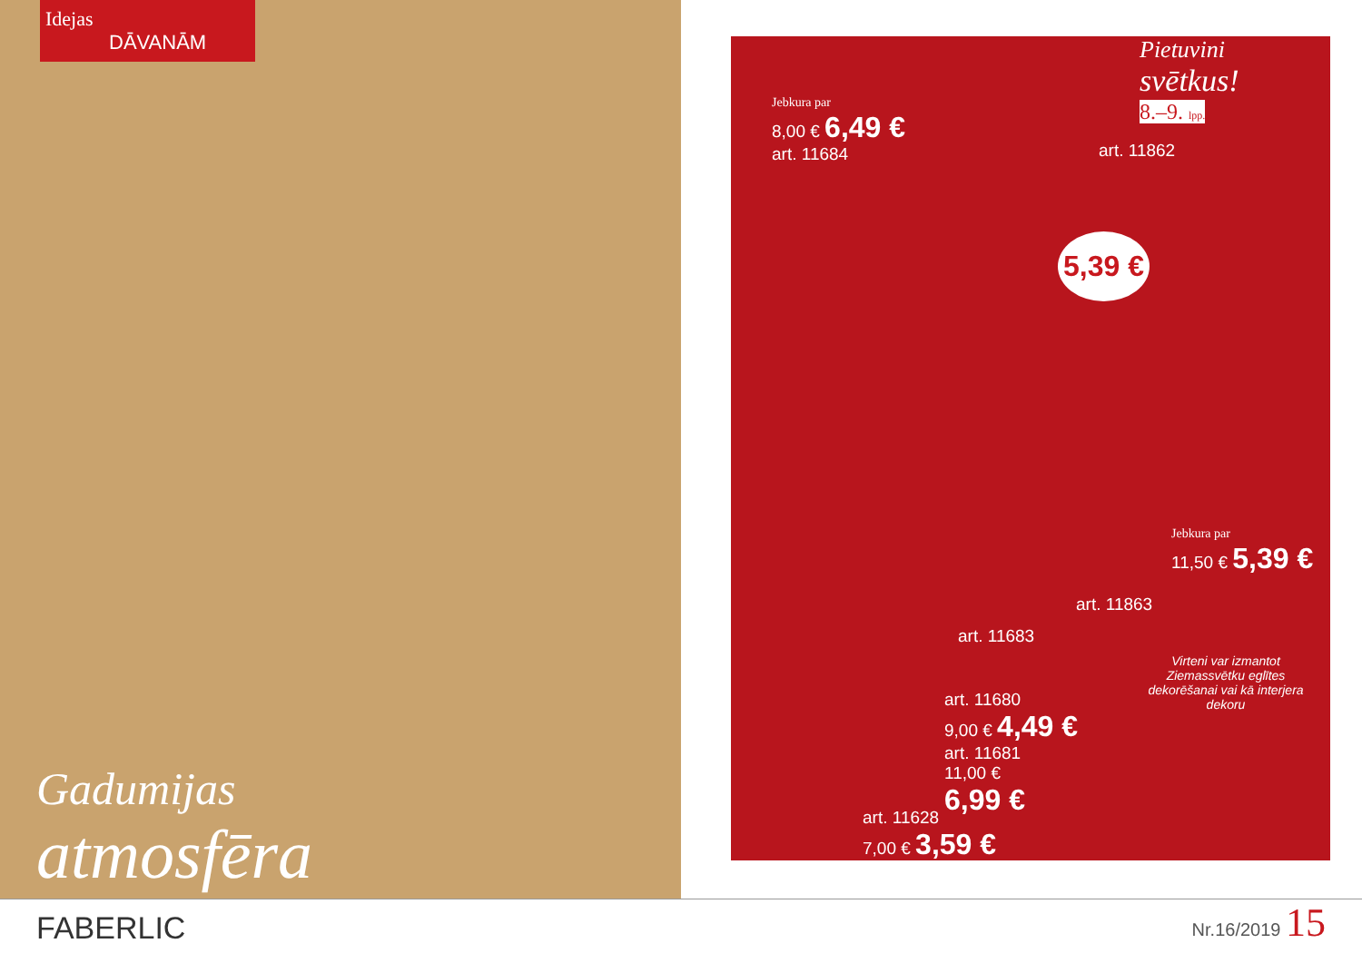Idejas
DĀVANĀM
Gadumijas
atmosfēra
Pietuvini
svētkus!
8.–9. lpp.
Jebkura par
8,00 € 6,49 €
art. 11684
art. 11862
5,39 €
Jebkura par
11,50 € 5,39 €
art. 11863
art. 11683
art. 11680
9,00 € 4,49 €
art. 11681
11,00 €
6,99 €
art. 11628
7,00 € 3,59 €
Virteni var izmantot Ziemassvētku eglītes dekorēšanai vai kā interjera dekoru
FABERLIC
Nr.16/2019 15